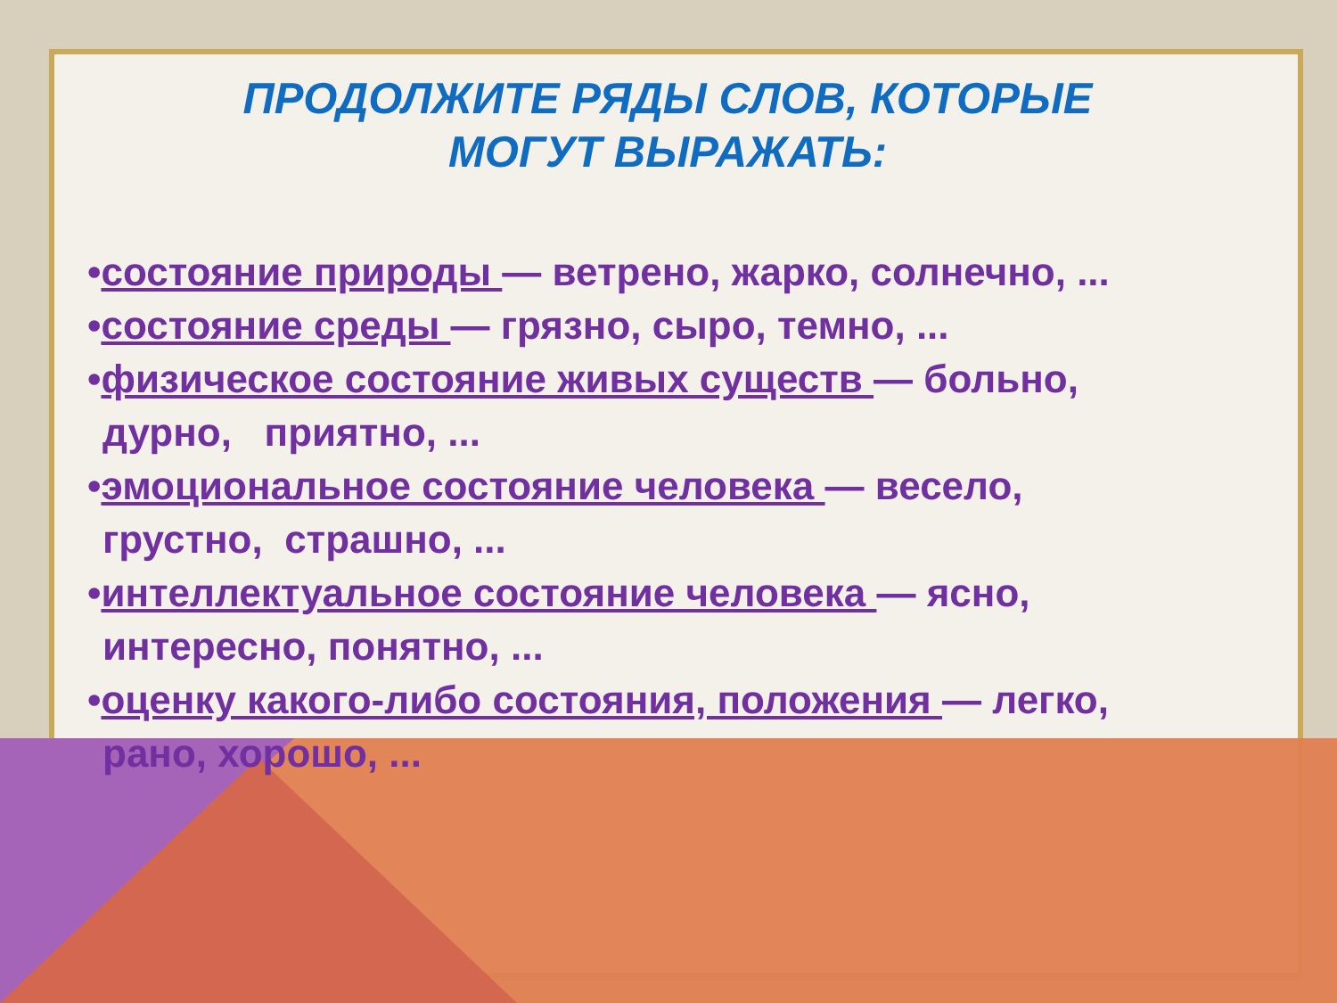ПРОДОЛЖИТЕ РЯДЫ СЛОВ, КОТОРЫЕ
МОГУТ ВЫРАЖАТЬ:
•состояние природы — ветрено, жарко, солнечно, ...
•состояние среды — грязно, сыро, темно, ...
•физическое состояние живых существ — больно,
дурно, приятно, ...
•эмоциональное состояние человека — весело,
грустно, страшно, ...
•интеллектуальное состояние человека — ясно,
интересно, понятно, ...
•оценку какого-либо состояния, положения — легко,
рано, хорошо, ...